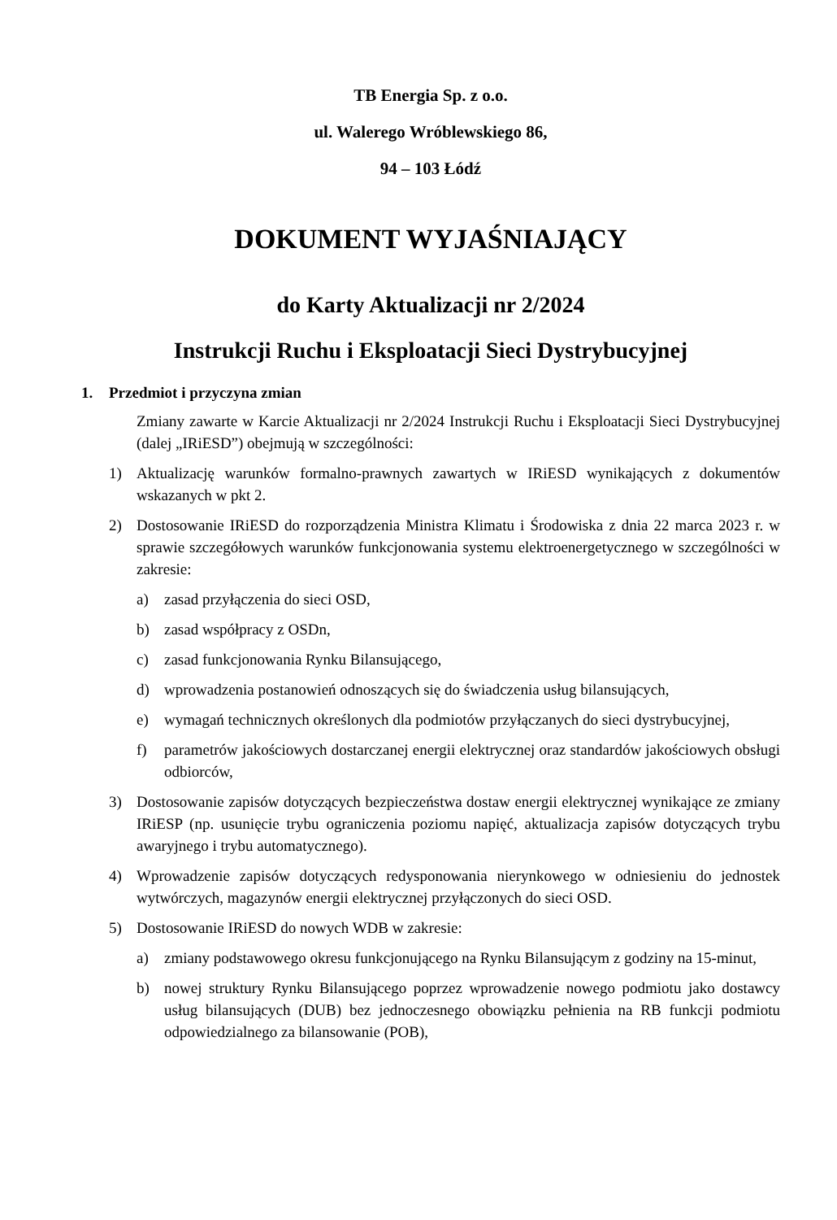TB Energia Sp. z o.o.
ul. Walerego Wróblewskiego 86,
94 – 103 Łódź
DOKUMENT WYJAŚNIAJĄCY
do Karty Aktualizacji nr 2/2024
Instrukcji Ruchu i Eksploatacji Sieci Dystrybucyjnej
1. Przedmiot i przyczyna zmian
Zmiany zawarte w Karcie Aktualizacji nr 2/2024 Instrukcji Ruchu i Eksploatacji Sieci Dystrybucyjnej (dalej „IRiESD”) obejmują w szczególności:
1) Aktualizację warunków formalno-prawnych zawartych w IRiESD wynikających z dokumentów wskazanych w pkt 2.
2) Dostosowanie IRiESD do rozporządzenia Ministra Klimatu i Środowiska z dnia 22 marca 2023 r. w sprawie szczegółowych warunków funkcjonowania systemu elektroenergetycznego w szczególności w zakresie:
a) zasad przyłączenia do sieci OSD,
b) zasad współpracy z OSDn,
c) zasad funkcjonowania Rynku Bilansującego,
d) wprowadzenia postanowień odnoszących się do świadczenia usług bilansujących,
e) wymagań technicznych określonych dla podmiotów przyłączanych do sieci dystrybucyjnej,
f) parametrów jakościowych dostarczanej energii elektrycznej oraz standardów jakościowych obsługi odbiorców,
3) Dostosowanie zapisów dotyczących bezpieczeństwa dostaw energii elektrycznej wynikające ze zmiany IRiESP (np. usunięcie trybu ograniczenia poziomu napięć, aktualizacja zapisów dotyczących trybu awaryjnego i trybu automatycznego).
4) Wprowadzenie zapisów dotyczących redysponowania nierynkowego w odniesieniu do jednostek wytwórczych, magazynów energii elektrycznej przyłączonych do sieci OSD.
5) Dostosowanie IRiESD do nowych WDB w zakresie:
a) zmiany podstawowego okresu funkcjonującego na Rynku Bilansującym z godziny na 15-minut,
b) nowej struktury Rynku Bilansującego poprzez wprowadzenie nowego podmiotu jako dostawcy usług bilansujących (DUB) bez jednoczesnego obowiązku pełnienia na RB funkcji podmiotu odpowiedzialnego za bilansowanie (POB),